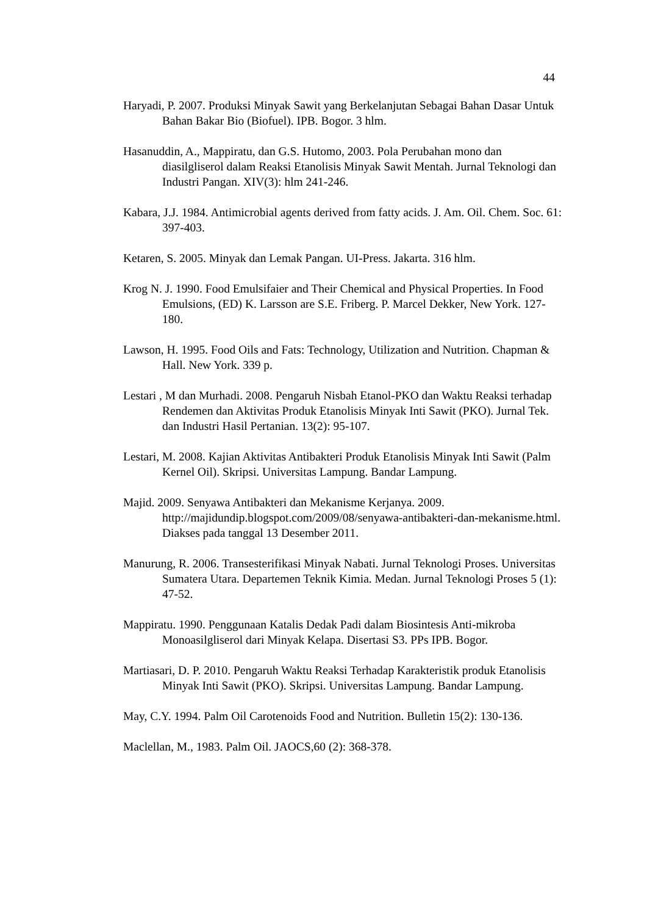44
Haryadi, P. 2007. Produksi Minyak Sawit yang Berkelanjutan Sebagai Bahan Dasar Untuk Bahan Bakar Bio (Biofuel). IPB. Bogor. 3 hlm.
Hasanuddin, A., Mappiratu, dan G.S. Hutomo, 2003. Pola Perubahan mono dan diasilgliserol dalam Reaksi Etanolisis Minyak Sawit Mentah. Jurnal Teknologi dan Industri Pangan. XIV(3): hlm 241-246.
Kabara, J.J. 1984. Antimicrobial agents derived from fatty acids. J. Am. Oil. Chem. Soc. 61: 397-403.
Ketaren, S. 2005. Minyak dan Lemak Pangan. UI-Press. Jakarta. 316 hlm.
Krog N. J. 1990. Food Emulsifaier and Their Chemical and Physical Properties. In Food Emulsions, (ED) K. Larsson are S.E. Friberg. P. Marcel Dekker, New York. 127-180.
Lawson, H. 1995. Food Oils and Fats: Technology, Utilization and Nutrition. Chapman & Hall. New York. 339 p.
Lestari , M dan Murhadi. 2008. Pengaruh Nisbah Etanol-PKO dan Waktu Reaksi terhadap Rendemen dan Aktivitas Produk Etanolisis Minyak Inti Sawit (PKO). Jurnal Tek. dan Industri Hasil Pertanian. 13(2): 95-107.
Lestari, M. 2008. Kajian Aktivitas Antibakteri Produk Etanolisis Minyak Inti Sawit (Palm Kernel Oil). Skripsi. Universitas Lampung. Bandar Lampung.
Majid. 2009. Senyawa Antibakteri dan Mekanisme Kerjanya. 2009. http://majidundip.blogspot.com/2009/08/senyawa-antibakteri-dan-mekanisme.html. Diakses pada tanggal 13 Desember 2011.
Manurung, R. 2006. Transesterifikasi Minyak Nabati. Jurnal Teknologi Proses. Universitas Sumatera Utara. Departemen Teknik Kimia. Medan. Jurnal Teknologi Proses 5 (1): 47-52.
Mappiratu. 1990. Penggunaan Katalis Dedak Padi dalam Biosintesis Anti-mikroba Monoasilgliserol dari Minyak Kelapa. Disertasi S3. PPs IPB. Bogor.
Martiasari, D. P. 2010. Pengaruh Waktu Reaksi Terhadap Karakteristik produk Etanolisis Minyak Inti Sawit (PKO). Skripsi. Universitas Lampung. Bandar Lampung.
May, C.Y. 1994. Palm Oil Carotenoids Food and Nutrition. Bulletin 15(2): 130-136.
Maclellan, M., 1983. Palm Oil. JAOCS,60 (2): 368-378.